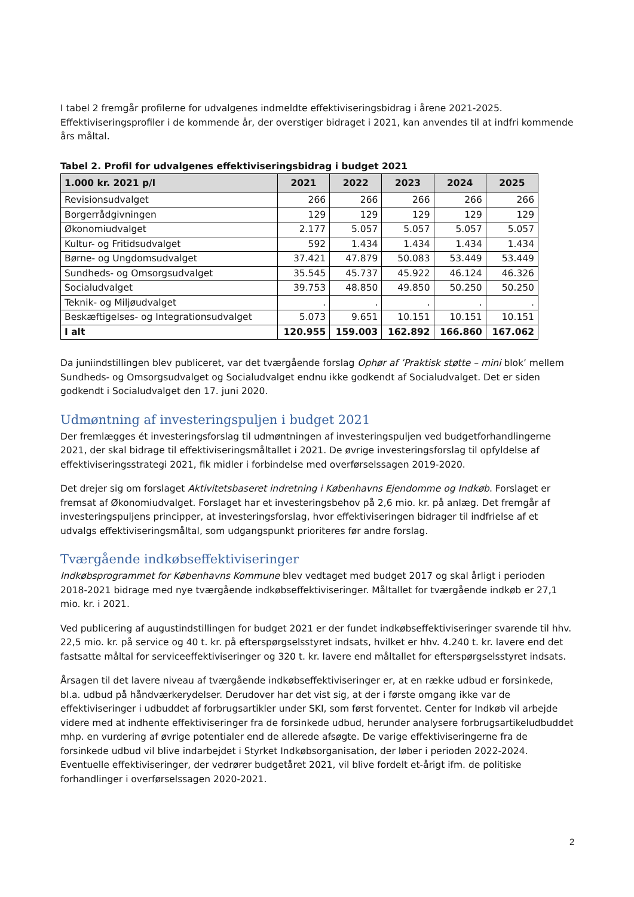I tabel 2 fremgår profilerne for udvalgenes indmeldte effektiviseringsbidrag i årene 2021-2025. Effektiviseringsprofiler i de kommende år, der overstiger bidraget i 2021, kan anvendes til at indfri kommende års måltal.
Tabel 2. Profil for udvalgenes effektiviseringsbidrag i budget 2021
| 1.000 kr. 2021 p/l | 2021 | 2022 | 2023 | 2024 | 2025 |
| --- | --- | --- | --- | --- | --- |
| Revisionsudvalget | 266 | 266 | 266 | 266 | 266 |
| Borgerrådgivningen | 129 | 129 | 129 | 129 | 129 |
| Økonomiudvalget | 2.177 | 5.057 | 5.057 | 5.057 | 5.057 |
| Kultur- og Fritidsudvalget | 592 | 1.434 | 1.434 | 1.434 | 1.434 |
| Børne- og Ungdomsudvalget | 37.421 | 47.879 | 50.083 | 53.449 | 53.449 |
| Sundheds- og Omsorgsudvalget | 35.545 | 45.737 | 45.922 | 46.124 | 46.326 |
| Socialudvalget | 39.753 | 48.850 | 49.850 | 50.250 | 50.250 |
| Teknik- og Miljøudvalget | . | . | . | . | . |
| Beskæftigelses- og Integrationsudvalget | 5.073 | 9.651 | 10.151 | 10.151 | 10.151 |
| I alt | 120.955 | 159.003 | 162.892 | 166.860 | 167.062 |
Da juniindstillingen blev publiceret, var det tværgående forslag Ophør af ’Praktisk støtte – mini blok’ mellem Sundheds- og Omsorgsudvalget og Socialudvalget endnu ikke godkendt af Socialudvalget. Det er siden godkendt i Socialudvalget den 17. juni 2020.
Udmøntning af investeringspuljen i budget 2021
Der fremlægges ét investeringsforslag til udmøntningen af investeringspuljen ved budgetforhandlingerne 2021, der skal bidrage til effektiviseringsmåltallet i 2021. De øvrige investeringsforslag til opfyldelse af effektiviseringsstrategi 2021, fik midler i forbindelse med overførselssagen 2019-2020.
Det drejer sig om forslaget Aktivitetsbaseret indretning i Københavns Ejendomme og Indkøb. Forslaget er fremsat af Økonomiudvalget. Forslaget har et investeringsbehov på 2,6 mio. kr. på anlæg. Det fremgår af investeringspuljens principper, at investeringsforslag, hvor effektiviseringen bidrager til indfrielse af et udvalgs effektiviseringsmåltal, som udgangspunkt prioriteres før andre forslag.
Tværgående indkøbseffektiviseringer
Indkøbsprogrammet for Københavns Kommune blev vedtaget med budget 2017 og skal årligt i perioden 2018-2021 bidrage med nye tværgående indkøbseffektiviseringer. Måltallet for tværgående indkøb er 27,1 mio. kr. i 2021.
Ved publicering af augustindstillingen for budget 2021 er der fundet indkøbseffektiviseringer svarende til hhv. 22,5 mio. kr. på service og 40 t. kr. på efterspørgselsstyret indsats, hvilket er hhv. 4.240 t. kr. lavere end det fastsatte måltal for serviceeffektiviseringer og 320 t. kr. lavere end måltallet for efterspørgselsstyret indsats.
Årsagen til det lavere niveau af tværgående indkøbseffektiviseringer er, at en række udbud er forsinkede, bl.a. udbud på håndværkerydelser. Derudover har det vist sig, at der i første omgang ikke var de effektiviseringer i udbuddet af forbrugsartikler under SKI, som først forventet. Center for Indkøb vil arbejde videre med at indhente effektiviseringer fra de forsinkede udbud, herunder analysere forbrugsartikeludbuddet mhp. en vurdering af øvrige potentialer end de allerede afsøgte. De varige effektiviseringerne fra de forsinkede udbud vil blive indarbejdet i Styrket Indkøbsorganisation, der løber i perioden 2022-2024. Eventuelle effektiviseringer, der vedrører budgetåret 2021, vil blive fordelt et-årigt ifm. de politiske forhandlinger i overførselssagen 2020-2021.
2